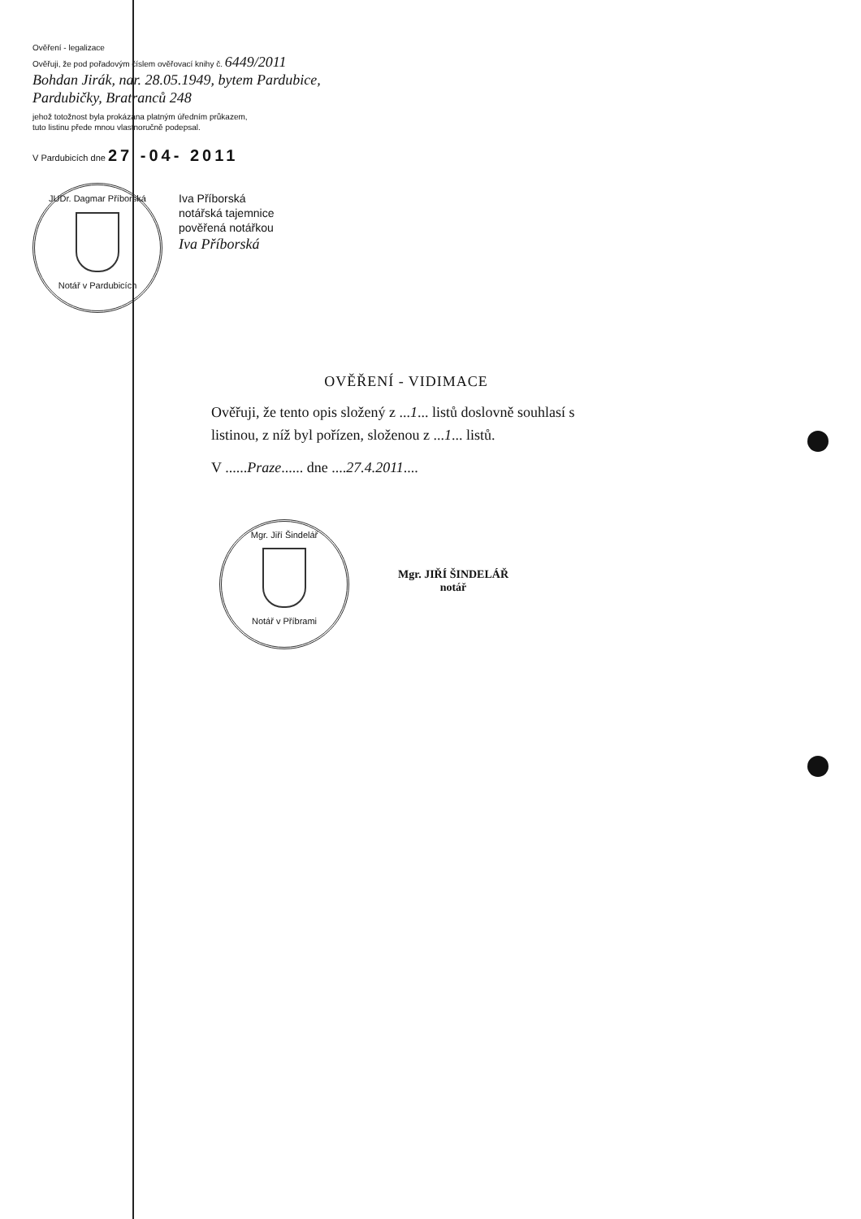Ověření - legalizace
Ověřuji, že pod pořadovým číslem ověřovací knihy č. 6449/2011
Bohdan Jirák, nar. 28.05.1949, bytem Pardubice, Pardubičky, Bratranců 248
jehož totožnost byla prokázána platným úředním průkazem,
tuto listinu přede mnou vlastnoručně podepsal.
V Pardubicích dne 27 -04- 2011
JUDr. Dagmar Příborská
Notář v Pardubicích
Iva Příborská
notářská tajemnice
pověřená notářkou
Iva Příborská
OVĚŘENÍ - VIDIMACE
Ověřuji, že tento opis složený z ...1... listů doslovně souhlasí s listinou, z níž byl pořízen, složenou z ...1... listů.
V ......Praze...... dne ....27.4.2011....
Mgr. Jiří Šindelář
Notář v Příbrami
Mgr. JIŘÍ ŠINDELÁŘ
notář